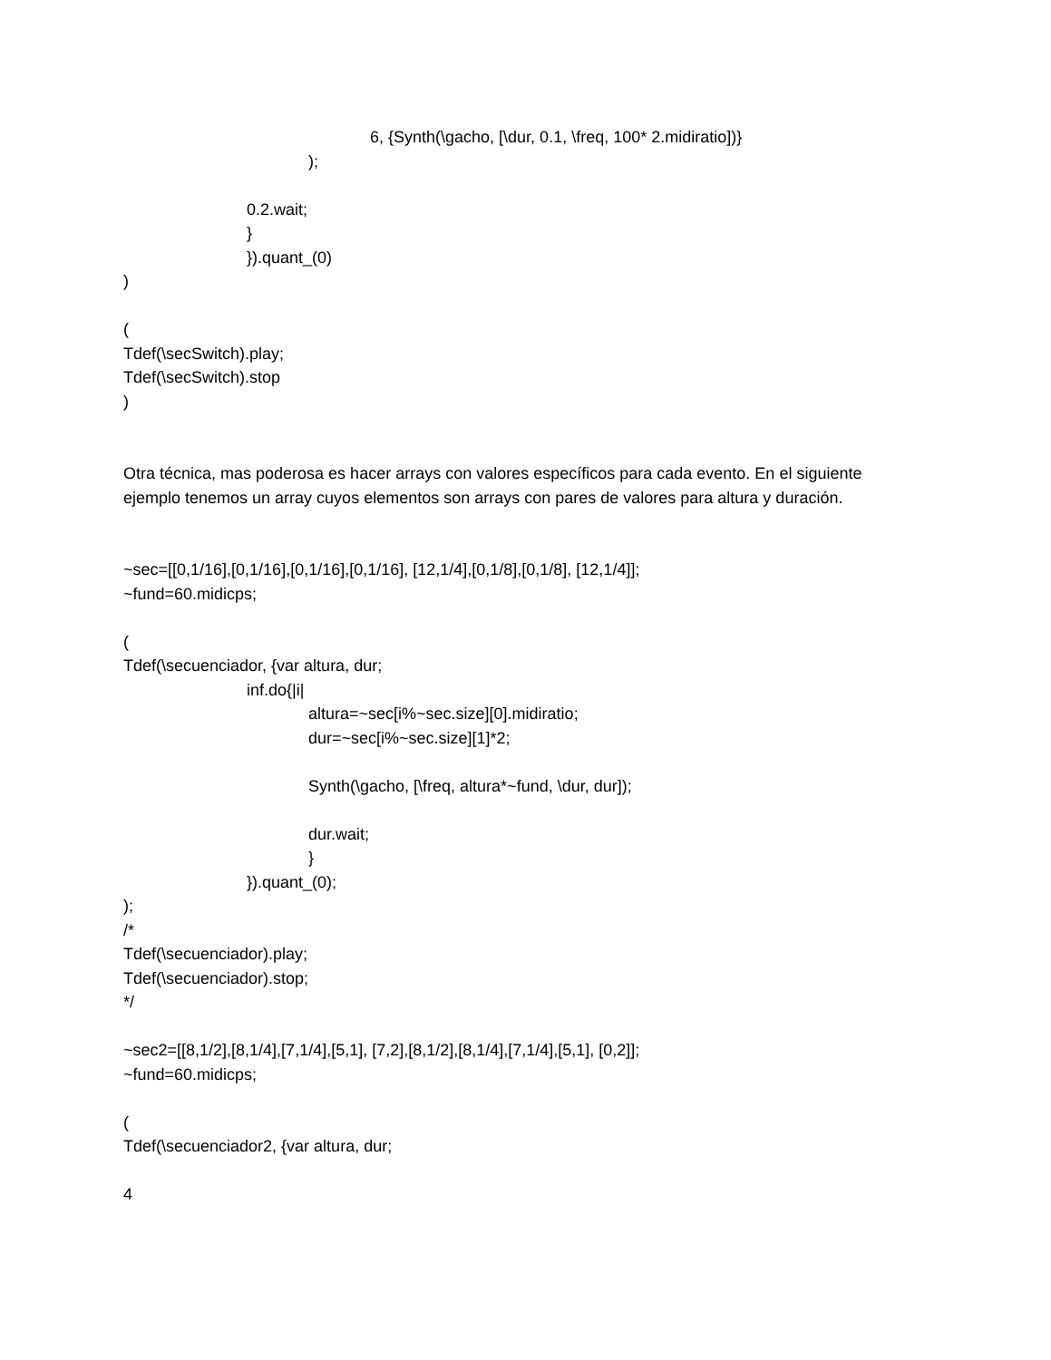6, {Synth(\gacho, [\dur, 0.1, \freq, 100* 2.midiratio])}
);
0.2.wait;
}
}).quant_(0)
)
(
Tdef(\secSwitch).play;
Tdef(\secSwitch).stop
)
Otra técnica, mas poderosa es hacer arrays con valores específicos para cada evento. En el siguiente ejemplo tenemos un array cuyos elementos son arrays con pares de valores para altura y duración.
~sec=[[0,1/16],[0,1/16],[0,1/16],[0,1/16], [12,1/4],[0,1/8],[0,1/8], [12,1/4]];
~fund=60.midicps;
(
Tdef(\secuenciador, {var altura, dur;
inf.do{|i|
altura=~sec[i%~sec.size][0].midiratio;
dur=~sec[i%~sec.size][1]*2;
Synth(\gacho, [\freq, altura*~fund, \dur, dur]);
dur.wait;
}
}).quant_(0);
);
/*
Tdef(\secuenciador).play;
Tdef(\secuenciador).stop;
*/
~sec2=[[8,1/2],[8,1/4],[7,1/4],[5,1], [7,2],[8,1/2],[8,1/4],[7,1/4],[5,1], [0,2]];
~fund=60.midicps;
(
Tdef(\secuenciador2, {var altura, dur;
4